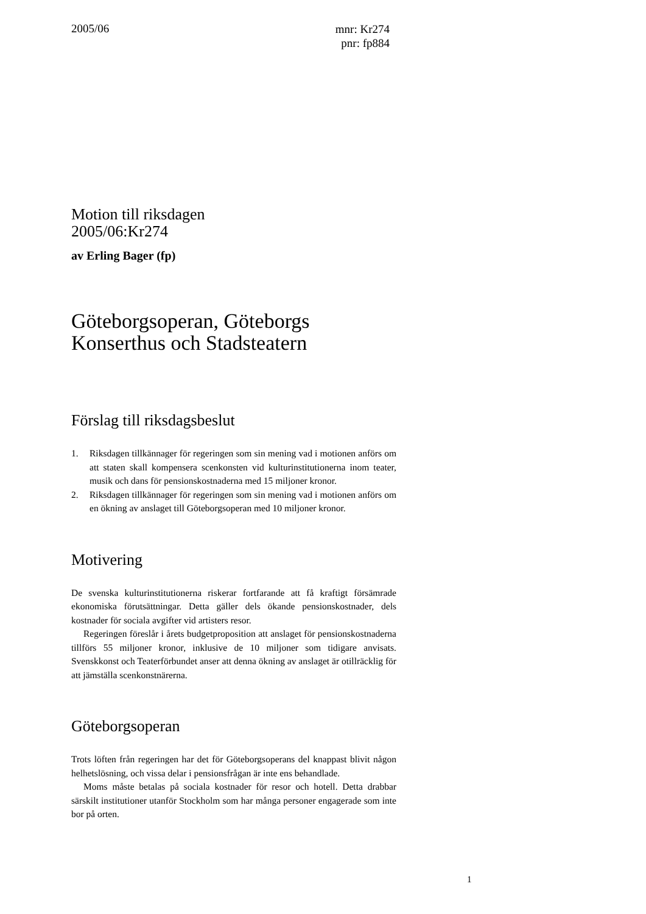2005/06
mnr: Kr274
pnr: fp884
Motion till riksdagen
2005/06:Kr274
av Erling Bager (fp)
Göteborgsoperan, Göteborgs
Konserthus och Stadsteatern
Förslag till riksdagsbeslut
1. Riksdagen tillkännager för regeringen som sin mening vad i motionen anförs om att staten skall kompensera scenkonsten vid kulturinstitutionerna inom teater, musik och dans för pensionskostnaderna med 15 miljoner kronor.
2. Riksdagen tillkännager för regeringen som sin mening vad i motionen anförs om en ökning av anslaget till Göteborgsoperan med 10 miljoner kronor.
Motivering
De svenska kulturinstitutionerna riskerar fortfarande att få kraftigt försämrade ekonomiska förutsättningar. Detta gäller dels ökande pensionskostnader, dels kostnader för sociala avgifter vid artisters resor.
Regeringen föreslår i årets budgetproposition att anslaget för pensionskostnaderna tillförs 55 miljoner kronor, inklusive de 10 miljoner som tidigare anvisats. Svenskkonst och Teaterförbundet anser att denna ökning av anslaget är otillräcklig för att jämställa scenkonstnärerna.
Göteborgsoperan
Trots löften från regeringen har det för Göteborgsoperans del knappast blivit någon helhetslösning, och vissa delar i pensionsfrågan är inte ens behandlade.
Moms måste betalas på sociala kostnader för resor och hotell. Detta drabbar särskilt institutioner utanför Stockholm som har många personer engagerade som inte bor på orten.
1